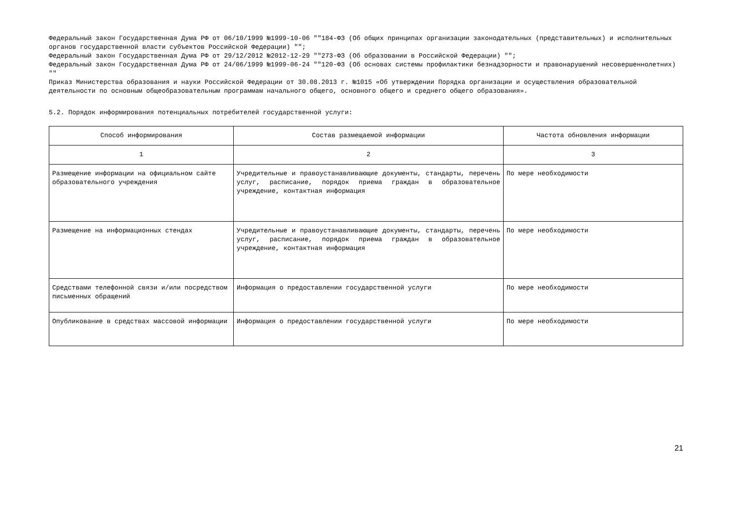Федеральный закон Государственная Дума РФ от 06/10/1999 №1999-10-06 ""184-ФЗ (Об общих принципах организации законодательных (представительных) и исполнительных органов государственной власти субъектов Российской Федерации) "";
Федеральный закон Государственная Дума РФ от 29/12/2012 №2012-12-29 ""273-ФЗ (Об образовании в Российской Федерации) "";
Федеральный закон Государственная Дума РФ от 24/06/1999 №1999-06-24 ""120-ФЗ (Об основах системы профилактики безнадзорности и правонарушений несовершеннолетних) ""
Приказ Министерства образования и науки Российской Федерации от 30.08.2013 г. №1015 «Об утверждении Порядка организации и осуществления образовательной деятельности по основным общеобразовательным программам начального общего, основного общего и среднего общего образования».
5.2. Порядок информирования потенциальных потребителей государственной услуги:
| Способ информирования | Состав размещаемой информации | Частота обновления информации |
| --- | --- | --- |
| 1 | 2 | 3 |
| Размещение информации на официальном сайте образовательного учреждения | Учредительные и правоустанавливающие документы, стандарты, перечень услуг, расписание, порядок приема граждан в образовательное учреждение, контактная информация | По мере необходимости |
| Размещение на информационных стендах | Учредительные и правоустанавливающие документы, стандарты, перечень услуг, расписание, порядок приема граждан в образовательное учреждение, контактная информация | По мере необходимости |
| Средствами телефонной связи и/или посредством письменных обращений | Информация о предоставлении государственной услуги | По мере необходимости |
| Опубликование в средствах массовой информации | Информация о предоставлении государственной услуги | По мере необходимости |
21